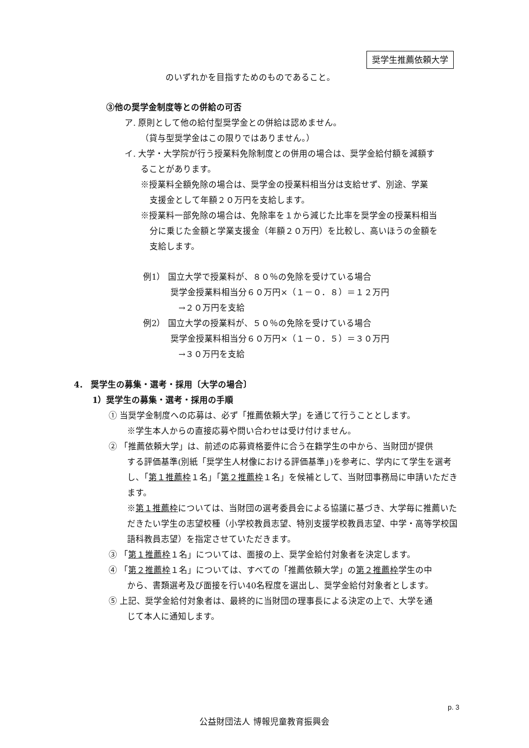奨学生推薦依頼大学
のいずれかを目指すためのものであること。
③他の奨学金制度等との併給の可否
ア. 原則として他の給付型奨学金との併給は認めません。
（貸与型奨学金はこの限りではありません。）
イ. 大学・大学院が行う授業料免除制度との併用の場合は、奨学金給付額を減額す
ることがあります。
※授業料全額免除の場合は、奨学金の授業料相当分は支給せず、別途、学業
支援金として年額２０万円を支給します。
※授業料一部免除の場合は、免除率を１から減じた比率を奨学金の授業料相当
分に乗じた金額と学業支援金（年額２０万円）を比較し、高いほうの金額を
支給します。
例1） 国立大学で授業料が、８０％の免除を受けている場合
奨学金授業料相当分６０万円×（１－０．８）＝１２万円
→２０万円を支給
例2） 国立大学の授業料が、５０％の免除を受けている場合
奨学金授業料相当分６０万円×（１－０．５）＝３０万円
→３０万円を支給
4． 奨学生の募集・選考・採用〔大学の場合〕
1）奨学生の募集・選考・採用の手順
① 当奨学金制度への応募は、必ず「推薦依頼大学」を通じて行うこととします。
※学生本人からの直接応募や問い合わせは受け付けません。
② 「推薦依頼大学」は、前述の応募資格要件に合う在籍学生の中から、当財団が提供
する評価基準(別紙「奨学生人材像における評価基準」)を参考に、学内にて学生を選考し、「第１推薦枠１名」「第２推薦枠１名」を候補として、当財団事務局に申請いただきます。
※第１推薦枠については、当財団の選考委員会による協議に基づき、大学毎に推薦いただきたい学生の志望校種（小学校教員志望、特別支援学校教員志望、中学・高等学校国語科教員志望）を指定させていただきます。
③ 「第１推薦枠１名」については、面接の上、奨学金給付対象者を決定します。
④ 「第２推薦枠１名」については、すべての「推薦依頼大学」の第２推薦枠学生の中
から、書類選考及び面接を行い40名程度を選出し、奨学金給付対象者とします。
⑤ 上記、奨学金給付対象者は、最終的に当財団の理事長による決定の上で、大学を通
じて本人に通知します。
p. 3
公益財団法人 博報児童教育振興会